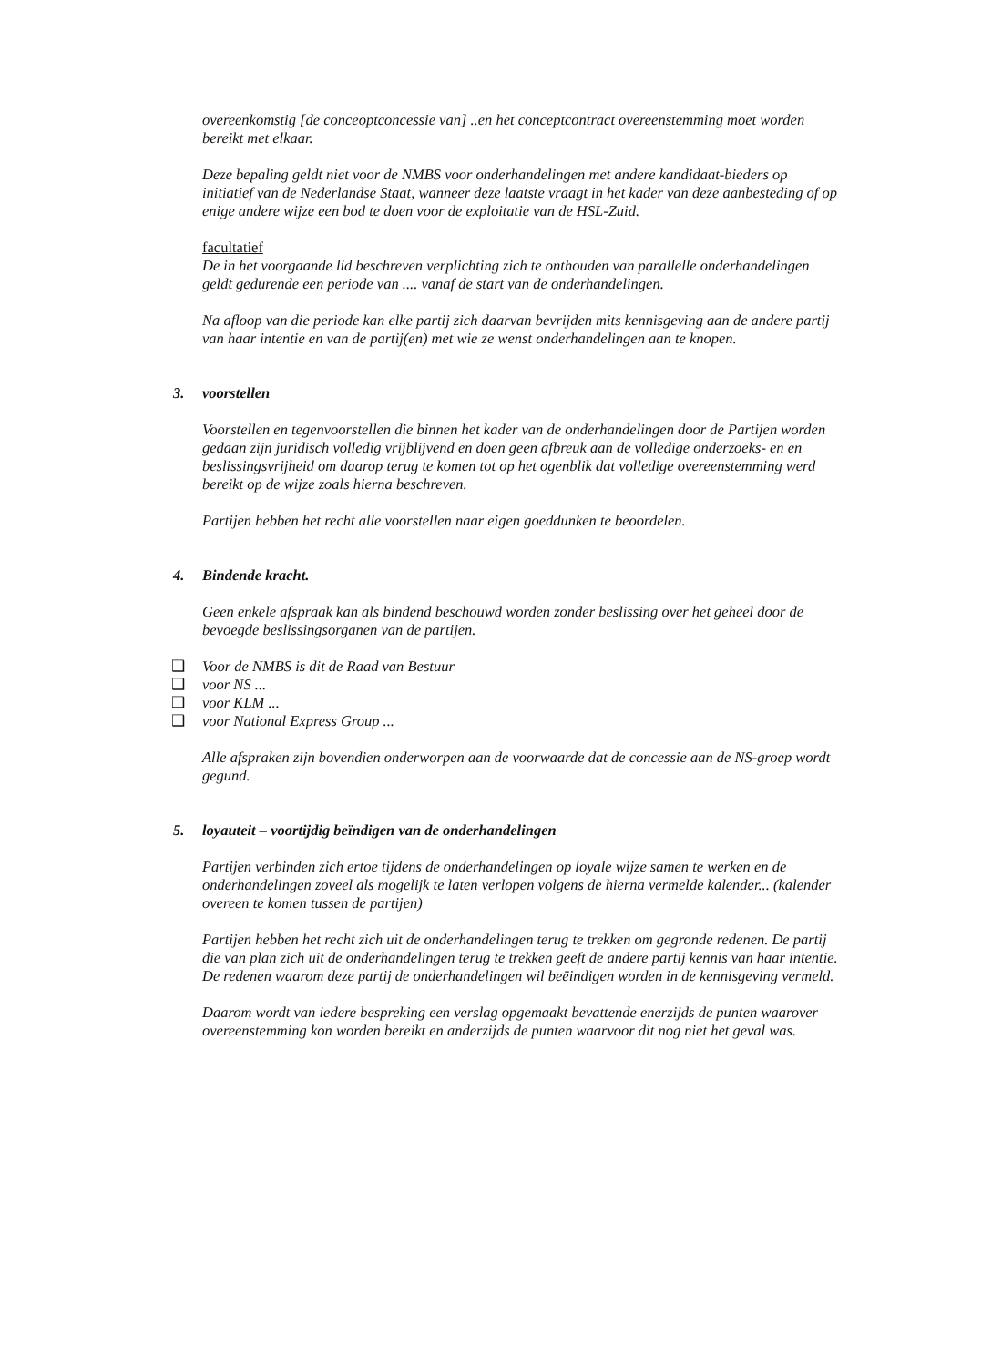overeenkomstig [de conceoptconcessie van] ..en het conceptcontract overeenstemming moet worden bereikt met elkaar.
Deze bepaling geldt niet voor de NMBS voor onderhandelingen met andere kandidaat-bieders op initiatief van de Nederlandse Staat, wanneer deze laatste vraagt in het kader van deze aanbesteding of op enige andere wijze een bod te doen voor de exploitatie van de HSL-Zuid.
facultatief
De in het voorgaande lid beschreven verplichting zich te onthouden van parallelle onderhandelingen geldt gedurende een periode van .... vanaf de start van de onderhandelingen.
Na afloop van die periode kan elke partij zich daarvan bevrijden mits kennisgeving aan de andere partij van haar intentie en van de partij(en) met wie ze wenst onderhandelingen aan te knopen.
3. voorstellen
Voorstellen en tegenvoorstellen die binnen het kader van de onderhandelingen door de Partijen worden gedaan zijn juridisch volledig vrijblijvend en doen geen afbreuk aan de volledige onderzoeks- en en beslissingsvrijheid om daarop terug te komen tot op het ogenblik dat volledige overeenstemming werd bereikt op de wijze zoals hierna beschreven.
Partijen hebben het recht alle voorstellen naar eigen goeddunken te beoordelen.
4. Bindende kracht.
Geen enkele afspraak kan als bindend beschouwd worden zonder beslissing over het geheel door de bevoegde beslissingsorganen van de partijen.
❑ Voor de NMBS is dit de Raad van Bestuur
❑ voor NS ...
❑ voor KLM ...
❑ voor National Express Group ...
Alle afspraken zijn bovendien onderworpen aan de voorwaarde dat de concessie aan de NS-groep wordt gegund.
5. loyauteit – voortijdig beïndigen van de onderhandelingen
Partijen verbinden zich ertoe tijdens de onderhandelingen op loyale wijze samen te werken en de onderhandelingen zoveel als mogelijk te laten verlopen volgens de hierna vermelde kalender... (kalender overeen te komen tussen de partijen)
Partijen hebben het recht zich uit de onderhandelingen terug te trekken om gegronde redenen. De partij die van plan zich uit de onderhandelingen terug te trekken geeft de andere partij kennis van haar intentie. De redenen waarom deze partij de onderhandelingen wil beëindigen worden in de kennisgeving vermeld.
Daarom wordt van iedere bespreking een verslag opgemaakt bevattende enerzijds de punten waarover overeenstemming kon worden bereikt en anderzijds de punten waarvoor dit nog niet het geval was.